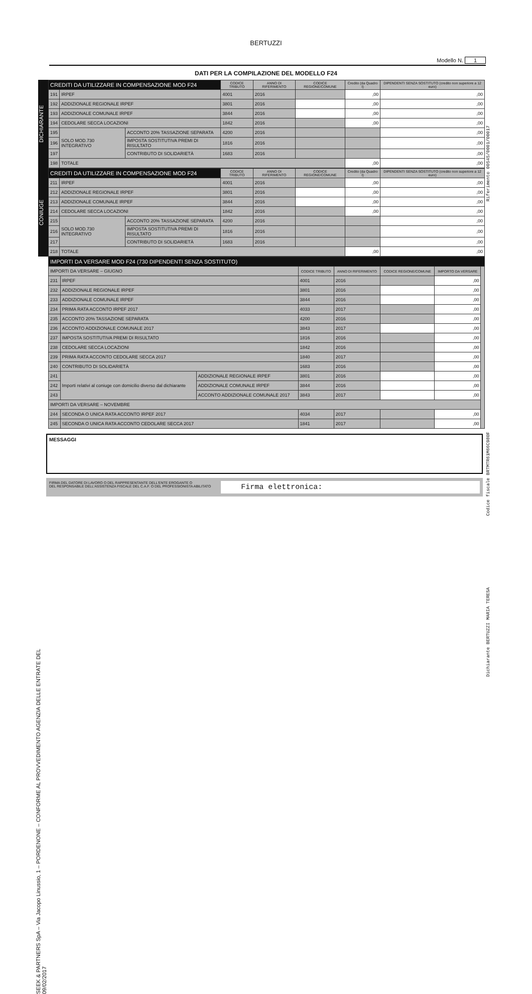BERTUZZI
Modello N. 1
DATI PER LA COMPILAZIONE DEL MODELLO F24
DICHIARANTE
| CREDITI DA UTILIZZARE IN COMPENSAZIONE MOD F24 | | | CODICE TRIBUTO | ANNO DI RIFERIMENTO | CODICE REGIONE/COMUNE | Credito (da Quadro I) | DIPENDENTI SENZA SOSTITUTO (credito non superiore a 12 euro) |
| 191 | IRPEF | | 4001 | 2016 | | ,00 | ,00 |
| 192 | ADDIZIONALE REGIONALE IRPEF | | 3801 | 2016 | | ,00 | ,00 |
| 193 | ADDIZIONALE COMUNALE IRPEF | | 3844 | 2016 | | ,00 | ,00 |
| 194 | CEDOLARE SECCA LOCAZIONI | | 1842 | 2016 | | ,00 | ,00 |
| 195 | SOLO MOD.730 INTEGRATIVO | ACCONTO 20% TASSAZIONE SEPARATA | 4200 | 2016 | | | ,00 |
| 196 | | IMPOSTA SOSTITUTIVA PREMI DI RISULTATO | 1816 | 2016 | | | ,00 |
| 197 | | CONTRIBUTO DI SOLIDARIETÀ | 1683 | 2016 | | | ,00 |
| 198 | TOTALE | | | | | ,00 | ,00 |
CONIUGE
| CREDITI DA UTILIZZARE IN COMPENSAZIONE MOD F24 | | | CODICE TRIBUTO | ANNO DI RIFERIMENTO | CODICE REGIONE/COMUNE | Credito (da Quadro I) | DIPENDENTI SENZA SOSTITUTO (credito non superiore a 12 euro) |
| 211 | IRPEF | | 4001 | 2016 | | ,00 | ,00 |
| 212 | ADDIZIONALE REGIONALE IRPEF | | 3801 | 2016 | | ,00 | ,00 |
| 213 | ADDIZIONALE COMUNALE IRPEF | | 3844 | 2016 | | ,00 | ,00 |
| 214 | CEDOLARE SECCA LOCAZIONI | | 1842 | 2016 | | ,00 | ,00 |
| 215 | SOLO MOD.730 INTEGRATIVO | ACCONTO 20% TASSAZIONE SEPARATA | 4200 | 2016 | | | ,00 |
| 216 | | IMPOSTA SOSTITUTIVA PREMI DI RISULTATO | 1816 | 2016 | | | ,00 |
| 217 | | CONTRIBUTO DI SOLIDARIETÀ | 1683 | 2016 | | | ,00 |
| 218 | TOTALE | | | | | ,00 | ,00 |
| IMPORTI DA VERSARE MOD F24 (730 DIPENDENTI SENZA SOSTITUTO) | | | | | | | |
| IMPORTI DA VERSARE – GIUGNO | | | CODICE TRIBUTO | ANNO DI RIFERIMENTO | CODICE REGIONE/COMUNE | IMPORTO DA VERSARE | |
| 231 | IRPEF | | 4001 | 2016 | | ,00 | |
| 232 | ADDIZIONALE REGIONALE IRPEF | | 3801 | 2016 | | ,00 | |
| 233 | ADDIZIONALE COMUNALE IRPEF | | 3844 | 2016 | | ,00 | |
| 234 | PRIMA RATA ACCONTO IRPEF 2017 | | 4033 | 2017 | | ,00 | |
| 235 | ACCONTO 20% TASSAZIONE SEPARATA | | 4200 | 2016 | | ,00 | |
| 236 | ACCONTO ADDIZIONALE COMUNALE 2017 | | 3843 | 2017 | | ,00 | |
| 237 | IMPOSTA SOSTITUTIVA PREMI DI RISULTATO | | 1816 | 2016 | | ,00 | |
| 238 | CEDOLARE SECCA LOCAZIONI | | 1842 | 2016 | | ,00 | |
| 239 | PRIMA RATA ACCONTO CEDOLARE SECCA 2017 | | 1840 | 2017 | | ,00 | |
| 240 | CONTRIBUTO DI SOLIDARIETÀ | | 1683 | 2016 | | ,00 | |
| 241 | Importi relativi al coniuge con domicilio diverso dal dichiarante | ADDIZIONALE REGIONALE IRPEF | 3801 | 2016 | | ,00 | |
| 242 | | ADDIZIONALE COMUNALE IRPEF | 3844 | 2016 | | ,00 | |
| 243 | | ACCONTO ADDIZIONALE COMUNALE 2017 | 3843 | 2017 | | ,00 | |
| IMPORTI DA VERSARE – NOVEMBRE | | | | | | | |
| 244 | SECONDA O UNICA RATA ACCONTO IRPEF 2017 | | 4034 | 2017 | | ,00 | |
| 245 | SECONDA O UNICA RATA ACCONTO CEDOLARE SECCA 2017 | | 1841 | 2017 | | ,00 | |
MESSAGGI
FIRMA DEL DATORE DI LAVORO O DEL RAPPRESENTANTE DELL'ENTE EROGANTE O
DEL RESPONSABILE DELL'ASSISTENZA FISCALE DEL C.A.F. O DEL PROFESSIONISTA ABILITATO
Firma elettronica:
SEEK & PARTNERS SpA – Via Jacopo Linussio, 1 – PORDENONE – CONFORME AL PROVVEDIMENTO AGENZIA DELLE ENTRATE DEL 09/02/2017
Riferimento 00545/0001/00017
Codice fiscale BRTMTR61M66C980F
Dichiarante BERTUZZI MARIA TERESA